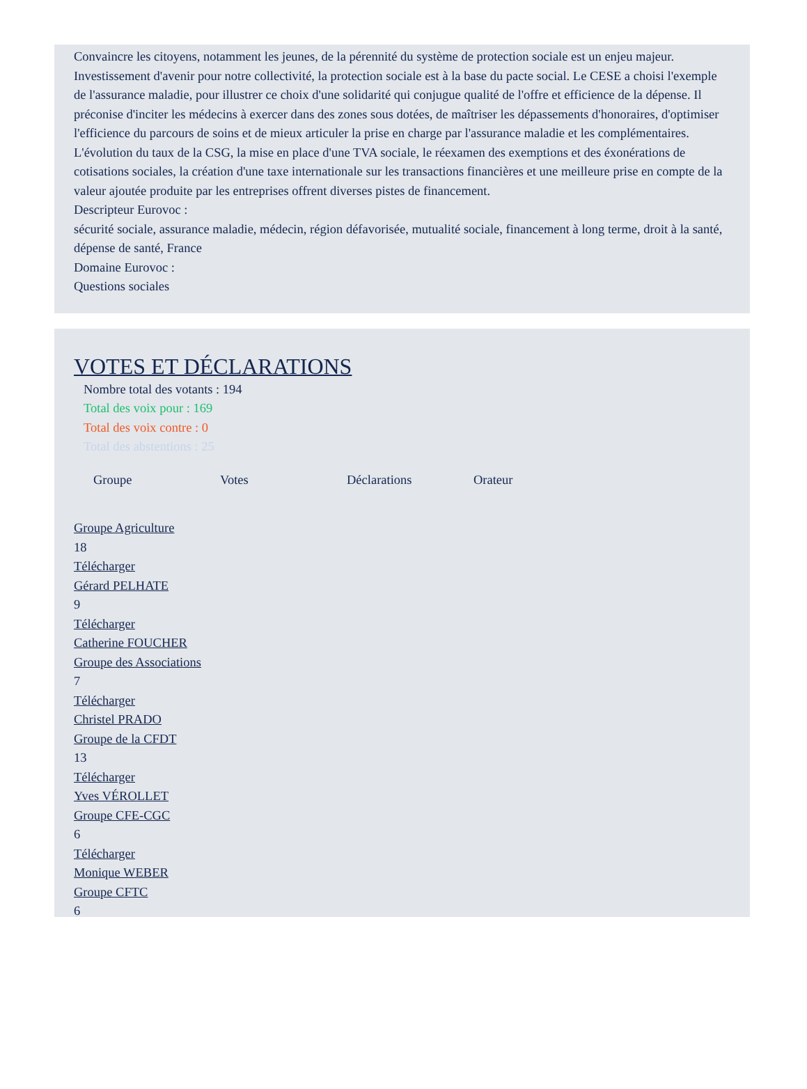Convaincre les citoyens, notamment les jeunes, de la pérennité du système de protection sociale est un enjeu majeur. Investissement d'avenir pour notre collectivité, la protection sociale est à la base du pacte social. Le CESE a choisi l'exemple de l'assurance maladie, pour illustrer ce choix d'une solidarité qui conjugue qualité de l'offre et efficience de la dépense. Il préconise d'inciter les médecins à exercer dans des zones sous dotées, de maîtriser les dépassements d'honoraires, d'optimiser l'efficience du parcours de soins et de mieux articuler la prise en charge par l'assurance maladie et les complémentaires. L'évolution du taux de la CSG, la mise en place d'une TVA sociale, le réexamen des exemptions et des éxonérations de cotisations sociales, la création d'une taxe internationale sur les transactions financières et une meilleure prise en compte de la valeur ajoutée produite par les entreprises offrent diverses pistes de financement.
Descripteur Eurovoc :
sécurité sociale, assurance maladie, médecin, région défavorisée, mutualité sociale, financement à long terme, droit à la santé, dépense de santé, France
Domaine Eurovoc :
Questions sociales
VOTES ET DÉCLARATIONS
Nombre total des votants : 194
Total des voix pour : 169
Total des voix contre : 0
Total des abstentions : 25
Groupe Votes Déclarations Orateur
Groupe Agriculture
18
Télécharger
Gérard PELHATE
9
Télécharger
Catherine FOUCHER
Groupe des Associations
7
Télécharger
Christel PRADO
Groupe de la CFDT
13
Télécharger
Yves VÉROLLET
Groupe CFE-CGC
6
Télécharger
Monique WEBER
Groupe CFTC
6